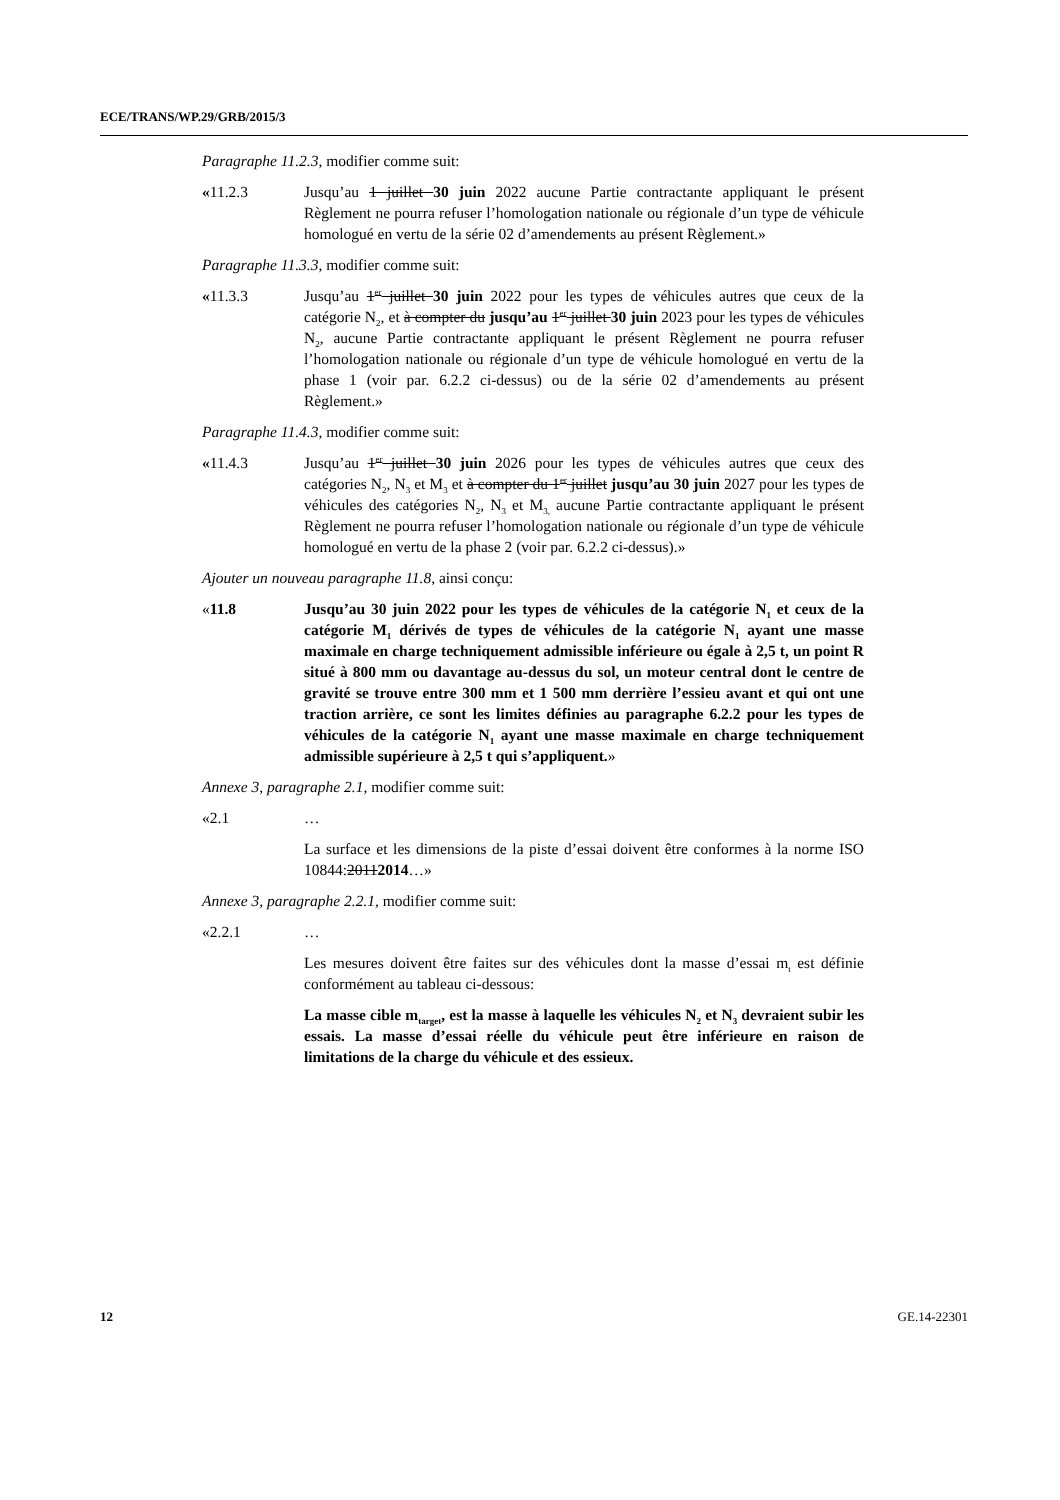ECE/TRANS/WP.29/GRB/2015/3
Paragraphe 11.2.3, modifier comme suit:
«11.2.3 Jusqu’au 1 juillet 30 juin 2022 aucune Partie contractante appliquant le présent Règlement ne pourra refuser l’homologation nationale ou régionale d’un type de véhicule homologué en vertu de la série 02 d’amendements au présent Règlement.»
Paragraphe 11.3.3, modifier comme suit:
«11.3.3 Jusqu’au 1<sup>er</sup> juillet 30 juin 2022 pour les types de véhicules autres que ceux de la catégorie N<sub>2</sub>, et à compter du jusqu’au 1<sup>er</sup> juillet 30 juin 2023 pour les types de véhicules N<sub>2</sub>, aucune Partie contractante appliquant le présent Règlement ne pourra refuser l’homologation nationale ou régionale d’un type de véhicule homologué en vertu de la phase 1 (voir par. 6.2.2 ci-dessus) ou de la série 02 d’amendements au présent Règlement.»
Paragraphe 11.4.3, modifier comme suit:
«11.4.3 Jusqu’au 1<sup>er</sup> juillet 30 juin 2026 pour les types de véhicules autres que ceux des catégories N<sub>2</sub>, N<sub>3</sub> et M<sub>3</sub> et à compter du 1<sup>er</sup> juillet jusqu’au 30 juin 2027 pour les types de véhicules des catégories N<sub>2</sub>, N<sub>3</sub> et M<sub>3,</sub> aucune Partie contractante appliquant le présent Règlement ne pourra refuser l’homologation nationale ou régionale d’un type de véhicule homologué en vertu de la phase 2 (voir par. 6.2.2 ci-dessus).»
Ajouter un nouveau paragraphe 11.8, ainsi conçu:
«11.8 Jusqu’au 30 juin 2022 pour les types de véhicules de la catégorie N<sub>1</sub> et ceux de la catégorie M<sub>1</sub> dérivés de types de véhicules de la catégorie N<sub>1</sub> ayant une masse maximale en charge techniquement admissible inférieure ou égale à 2,5 t, un point R situé à 800 mm ou davantage au-dessus du sol, un moteur central dont le centre de gravité se trouve entre 300 mm et 1 500 mm derrière l’essieu avant et qui ont une traction arrière, ce sont les limites définies au paragraphe 6.2.2 pour les types de véhicules de la catégorie N<sub>1</sub> ayant une masse maximale en charge techniquement admissible supérieure à 2,5 t qui s’appliquent.»
Annexe 3, paragraphe 2.1, modifier comme suit:
«2.1 …
La surface et les dimensions de la piste d’essai doivent être conformes à la norme ISO 10844:20112014…»
Annexe 3, paragraphe 2.2.1, modifier comme suit:
«2.2.1 …
Les mesures doivent être faites sur des véhicules dont la masse d’essai m<sub>t</sub> est définie conformément au tableau ci-dessous:
La masse cible m<sub>target</sub>, est la masse à laquelle les véhicules N<sub>2</sub> et N<sub>3</sub> devraient subir les essais. La masse d’essai réelle du véhicule peut être inférieure en raison de limitations de la charge du véhicule et des essieux.
12 GE.14-22301